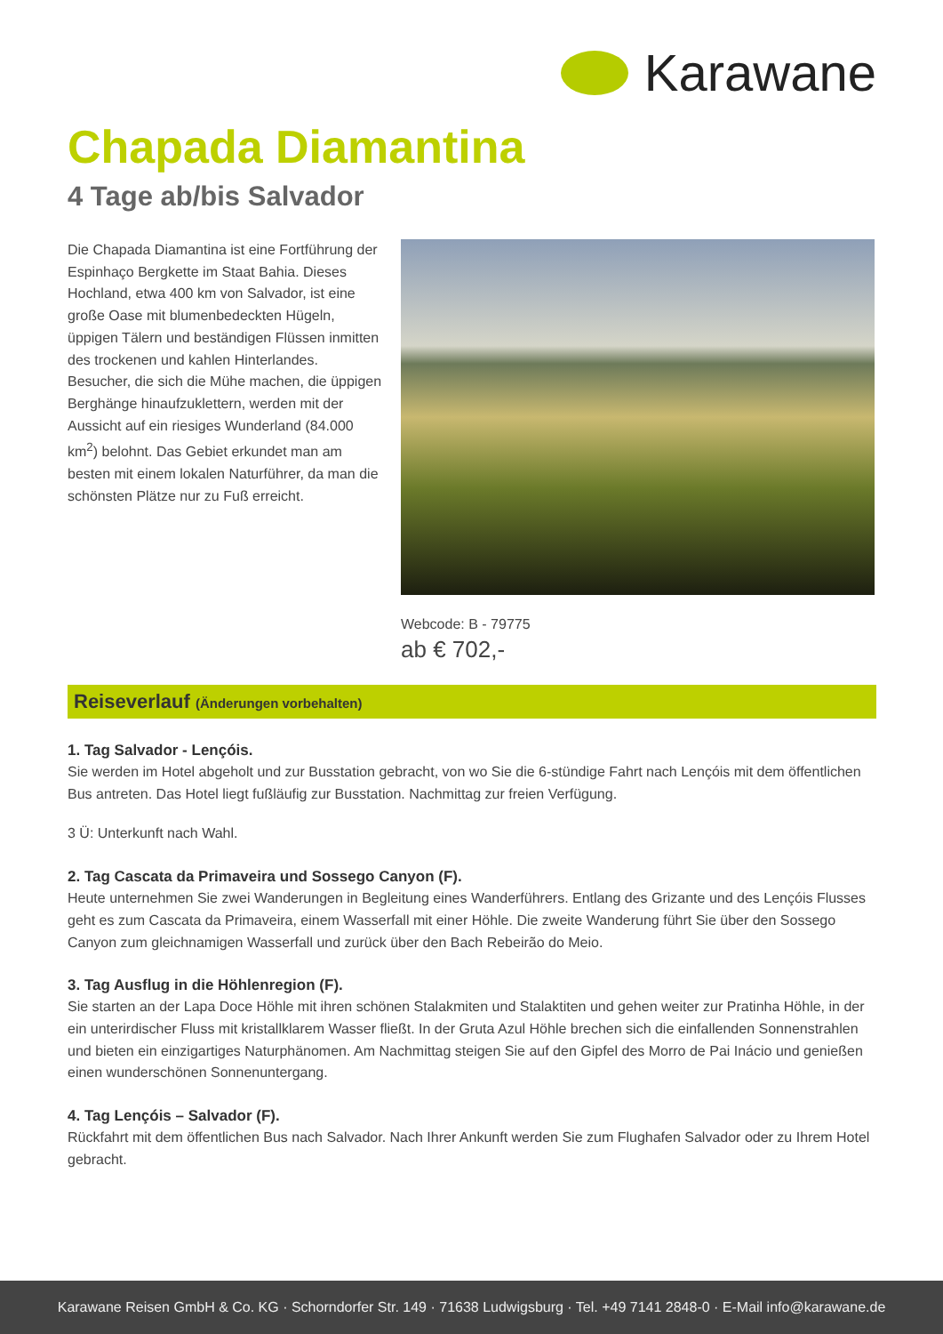Karawane
Chapada Diamantina
4 Tage ab/bis Salvador
Die Chapada Diamantina ist eine Fortführung der Espinhaço Bergkette im Staat Bahia. Dieses Hochland, etwa 400 km von Salvador, ist eine große Oase mit blumenbedeckten Hügeln, üppigen Tälern und beständigen Flüssen inmitten des trockenen und kahlen Hinterlandes. Besucher, die sich die Mühe machen, die üppigen Berghänge hinaufzuklettern, werden mit der Aussicht auf ein riesiges Wunderland (84.000 km<sup>2</sup>) belohnt. Das Gebiet erkundet man am besten mit einem lokalen Naturführer, da man die schönsten Plätze nur zu Fuß erreicht.
Webcode: B - 79775
ab € 702,-
Reiseverlauf (Änderungen vorbehalten)
1. Tag Salvador - Lençóis.
Sie werden im Hotel abgeholt und zur Busstation gebracht, von wo Sie die 6-stündige Fahrt nach Lençóis mit dem öffentlichen Bus antreten. Das Hotel liegt fußläufig zur Busstation. Nachmittag zur freien Verfügung.
3 Ü: Unterkunft nach Wahl.
2. Tag Cascata da Primaveira und Sossego Canyon (F).
Heute unternehmen Sie zwei Wanderungen in Begleitung eines Wanderführers. Entlang des Grizante und des Lençóis Flusses geht es zum Cascata da Primaveira, einem Wasserfall mit einer Höhle. Die zweite Wanderung führt Sie über den Sossego Canyon zum gleichnamigen Wasserfall und zurück über den Bach Rebeirão do Meio.
3. Tag Ausflug in die Höhlenregion (F).
Sie starten an der Lapa Doce Höhle mit ihren schönen Stalakmiten und Stalaktiten und gehen weiter zur Pratinha Höhle, in der ein unterirdischer Fluss mit kristallklarem Wasser fließt. In der Gruta Azul Höhle brechen sich die einfallenden Sonnenstrahlen und bieten ein einzigartiges Naturphänomen. Am Nachmittag steigen Sie auf den Gipfel des Morro de Pai Inácio und genießen einen wunderschönen Sonnenuntergang.
4. Tag Lençóis – Salvador (F).
Rückfahrt mit dem öffentlichen Bus nach Salvador. Nach Ihrer Ankunft werden Sie zum Flughafen Salvador oder zu Ihrem Hotel gebracht.
Karawane Reisen GmbH & Co. KG · Schorndorfer Str. 149 · 71638 Ludwigsburg · Tel. +49 7141 2848-0 · E-Mail info@karawane.de